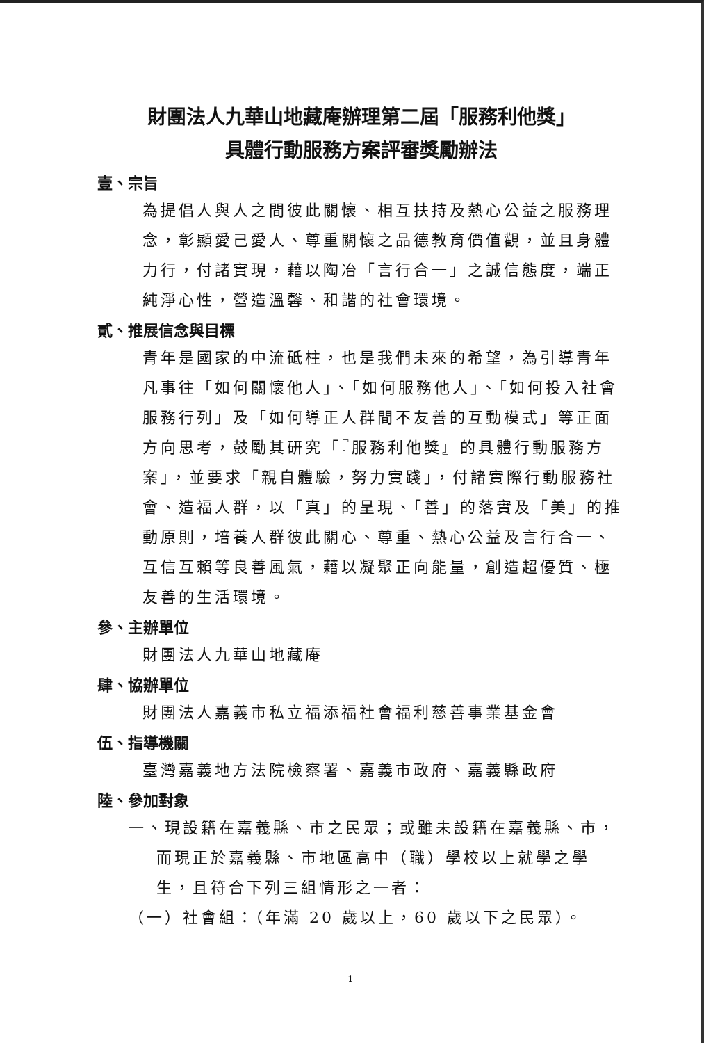財團法人九華山地藏庵辦理第二屆「服務利他獎」
具體行動服務方案評審獎勵辦法
壹、宗旨
為提倡人與人之間彼此關懷、相互扶持及熱心公益之服務理念，彰顯愛己愛人、尊重關懷之品德教育價值觀，並且身體力行，付諸實現，藉以陶冶「言行合一」之誠信態度，端正純淨心性，營造溫馨、和諧的社會環境。
貳、推展信念與目標
青年是國家的中流砥柱，也是我們未來的希望，為引導青年凡事往「如何關懷他人」、「如何服務他人」、「如何投入社會服務行列」及「如何導正人群間不友善的互動模式」等正面方向思考，鼓勵其研究「『服務利他獎』的具體行動服務方案」，並要求「親自體驗，努力實踐」，付諸實際行動服務社會、造福人群，以「真」的呈現、「善」的落實及「美」的推動原則，培養人群彼此關心、尊重、熱心公益及言行合一、互信互賴等良善風氣，藉以凝聚正向能量，創造超優質、極友善的生活環境。
參、主辦單位
財團法人九華山地藏庵
肆、協辦單位
財團法人嘉義市私立福添福社會福利慈善事業基金會
伍、指導機關
臺灣嘉義地方法院檢察署、嘉義市政府、嘉義縣政府
陸、參加對象
一、現設籍在嘉義縣、市之民眾；或雖未設籍在嘉義縣、市，而現正於嘉義縣、市地區高中（職）學校以上就學之學生，且符合下列三組情形之一者：
（一）社會組：（年滿 20 歲以上，60 歲以下之民眾）。
1